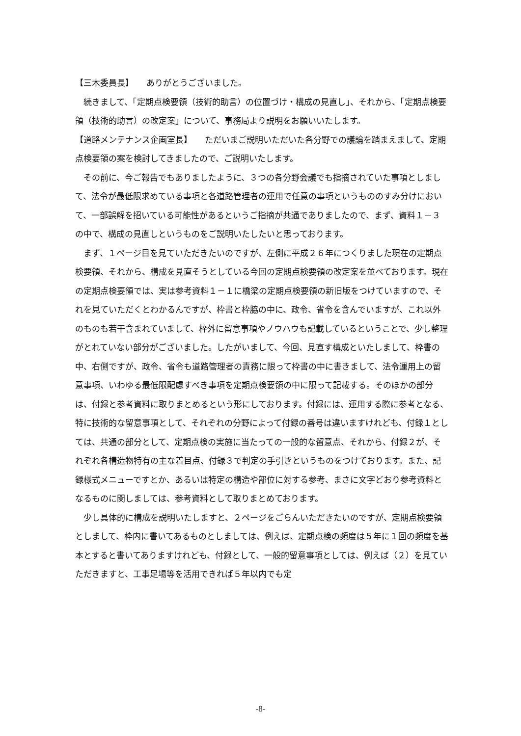【三木委員長】　　ありがとうございました。
続きまして、「定期点検要領（技術的助言）の位置づけ・構成の見直し」、それから、「定期点検要領（技術的助言）の改定案」について、事務局より説明をお願いいたします。
【道路メンテナンス企画室長】　　ただいまご説明いただいた各分野での議論を踏まえまして、定期点検要領の案を検討してきましたので、ご説明いたします。
その前に、今ご報告でもありましたように、３つの各分野会議でも指摘されていた事項としまして、法令が最低限求めている事項と各道路管理者の運用で任意の事項というもののすみ分けにおいて、一部誤解を招いている可能性があるというご指摘が共通でありましたので、まず、資料１－３の中で、構成の見直しというものをご説明いたしたいと思っております。
まず、１ページ目を見ていただきたいのですが、左側に平成２６年につくりました現在の定期点検要領、それから、構成を見直そうとしている今回の定期点検要領の改定案を並べております。現在の定期点検要領では、実は参考資料１－１に橋梁の定期点検要領の新旧版をつけていますので、それを見ていただくとわかるんですが、枠書と枠脇の中に、政令、省令を含んでいますが、これ以外のものも若干含まれていまして、枠外に留意事項やノウハウも記載しているということで、少し整理がとれていない部分がございました。したがいまして、今回、見直す構成といたしまして、枠書の中、右側ですが、政令、省令も道路管理者の責務に限って枠書の中に書きまして、法令運用上の留意事項、いわゆる最低限配慮すべき事項を定期点検要領の中に限って記載する。そのほかの部分は、付録と参考資料に取りまとめるという形にしております。付録には、運用する際に参考となる、特に技術的な留意事項として、それぞれの分野によって付録の番号は違いますけれども、付録１としては、共通の部分として、定期点検の実施に当たっての一般的な留意点、それから、付録２が、それぞれ各構造物特有の主な着目点、付録３で判定の手引きというものをつけております。また、記録様式メニューですとか、あるいは特定の構造や部位に対する参考、まさに文字どおり参考資料となるものに関しましては、参考資料として取りまとめております。
少し具体的に構成を説明いたしますと、２ページをごらんいただきたいのですが、定期点検要領としまして、枠内に書いてあるものとしましては、例えば、定期点検の頻度は５年に１回の頻度を基本とすると書いてありますけれども、付録として、一般的留意事項としては、例えば（２）を見ていただきますと、工事足場等を活用できれば５年以内でも定
-8-